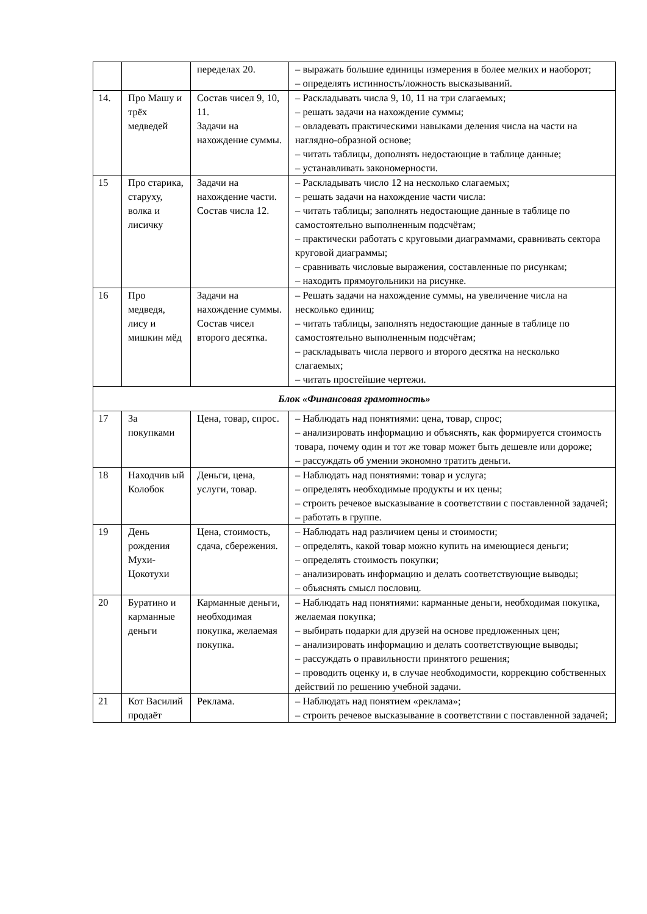| | | переделах 20. | – выражать большие единицы измерения в более мелких и наоборот; – определять истинность/ложность высказываний. |
| 14. | Про Машу и трёх медведей | Состав чисел 9, 10, 11. Задачи на нахождение суммы. | – Раскладывать числа 9, 10, 11 на три слагаемых; – решать задачи на нахождение суммы; – овладевать практическими навыками деления числа на части на наглядно-образной основе; – читать таблицы, дополнять недостающие в таблице данные; – устанавливать закономерности. |
| 15 | Про старика, старуху, волка и лисичку | Задачи на нахождение части. Состав числа 12. | – Раскладывать число 12 на несколько слагаемых; – решать задачи на нахождение части числа: – читать таблицы; заполнять недостающие данные в таблице по самостоятельно выполненным подсчётам; – практически работать с круговыми диаграммами, сравнивать сектора круговой диаграммы; – сравнивать числовые выражения, составленные по рисункам; – находить прямоугольники на рисунке. |
| 16 | Про медведя, лису и мишкин мёд | Задачи на нахождение суммы. Состав чисел второго десятка. | – Решать задачи на нахождение суммы, на увеличение числа на несколько единиц; – читать таблицы, заполнять недостающие данные в таблице по самостоятельно выполненным подсчётам; – раскладывать числа первого и второго десятка на несколько слагаемых; – читать простейшие чертежи. |
| Блок «Финансовая грамотность» | | | |
| 17 | За покупками | Цена, товар, спрос. | – Наблюдать над понятиями: цена, товар, спрос; – анализировать информацию и объяснять, как формируется стоимость товара, почему один и тот же товар может быть дешевле или дороже; – рассуждать об умении экономно тратить деньги. |
| 18 | Находчив ый Колобок | Деньги, цена, услуги, товар. | – Наблюдать над понятиями: товар и услуга; – определять необходимые продукты и их цены; – строить речевое высказывание в соответствии с поставленной задачей; – работать в группе. |
| 19 | День рождения Мухи-Цокотухи | Цена, стоимость, сдача, сбережения. | – Наблюдать над различием цены и стоимости; – определять, какой товар можно купить на имеющиеся деньги; – определять стоимость покупки; – анализировать информацию и делать соответствующие выводы; – объяснять смысл пословиц. |
| 20 | Буратино и карманные деньги | Карманные деньги, необходимая покупка, желаемая покупка. | – Наблюдать над понятиями: карманные деньги, необходимая покупка, желаемая покупка; – выбирать подарки для друзей на основе предложенных цен; – анализировать информацию и делать соответствующие выводы; – рассуждать о правильности принятого решения; – проводить оценку и, в случае необходимости, коррекцию собственных действий по решению учебной задачи. |
| 21 | Кот Василий продаёт | Реклама. | – Наблюдать над понятием «реклама»; – строить речевое высказывание в соответствии с поставленной задачей; |